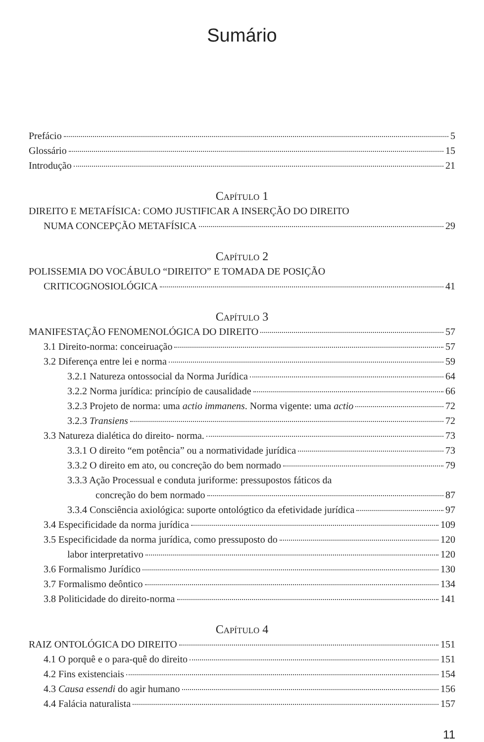Sumário
Prefácio 5
Glossário 15
Introdução 21
CAPÍTULO 1
DIREITO E METAFÍSICA: COMO JUSTIFICAR A INSERÇÃO DO DIREITO
NUMA CONCEPÇÃO METAFÍSICA 29
CAPÍTULO 2
POLISSEMIA DO VOCÁBULO “DIREITO” E TOMADA DE POSIÇÃO
CRITICOGNOSIOLÓGICA 41
CAPÍTULO 3
MANIFESTAÇÃO FENOMENOLÓGICA DO DIREITO 57
3.1 Direito-norma: conceiruação 57
3.2 Diferença entre lei e norma 59
3.2.1 Natureza ontossocial da Norma Jurídica 64
3.2.2 Norma jurídica: princípio de causalidade 66
3.2.3 Projeto de norma: uma actio immanens. Norma vigente: uma actio 72
3.2.3 Transiens 72
3.3 Natureza dialética do direito- norma. 73
3.3.1 O direito “em potência” ou a normatividade jurídica 73
3.3.2 O direito em ato, ou concreção do bem normado 79
3.3.3 Ação Processual e conduta juriforme: pressupostos fáticos da
concreção do bem normado 87
3.3.4 Consciência axiológica: suporte ontológtico da efetividade jurídica 97
3.4 Especificidade da norma jurídica 109
3.5 Especificidade da norma jurídica, como pressuposto do 120
labor interpretativo 120
3.6 Formalismo Jurídico 130
3.7 Formalismo deôntico 134
3.8 Politicidade do direito-norma 141
CAPÍTULO 4
RAIZ ONTOLÓGICA DO DIREITO 151
4.1 O porquê e o para-quê do direito 151
4.2 Fins existenciais 154
4.3 Causa essendi do agir humano 156
4.4 Falácia naturalista 157
11